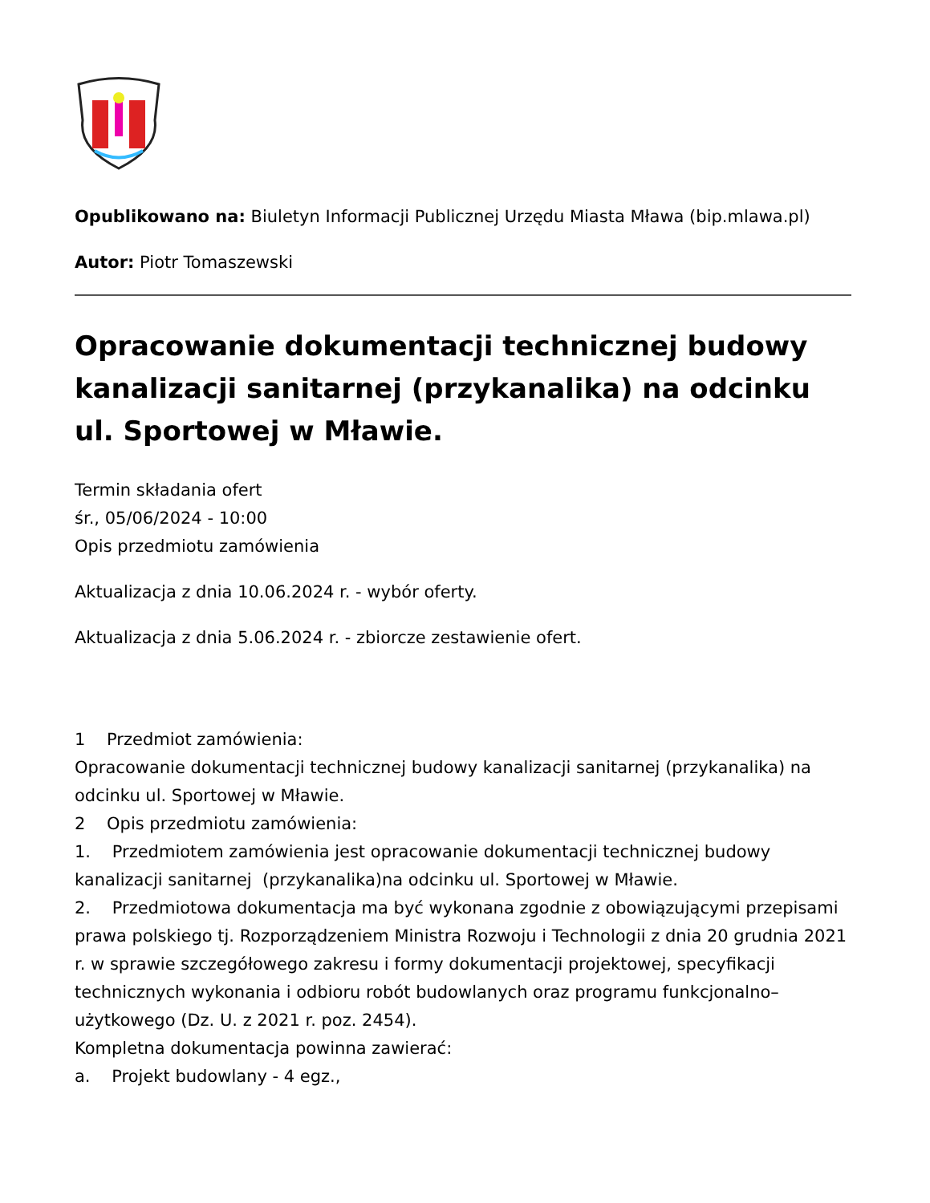Opublikowano na: Biuletyn Informacji Publicznej Urzędu Miasta Mława (bip.mlawa.pl)
Autor: Piotr Tomaszewski
Opracowanie dokumentacji technicznej budowy kanalizacji sanitarnej (przykanalika) na odcinku ul. Sportowej w Mławie.
Termin składania ofert
śr., 05/06/2024 - 10:00
Opis przedmiotu zamówienia
Aktualizacja z dnia 10.06.2024 r. - wybór oferty.
Aktualizacja z dnia 5.06.2024 r. - zbiorcze zestawienie ofert.
1 Przedmiot zamówienia:
Opracowanie dokumentacji technicznej budowy kanalizacji sanitarnej (przykanalika) na odcinku ul. Sportowej w Mławie.
2 Opis przedmiotu zamówienia:
1. Przedmiotem zamówienia jest opracowanie dokumentacji technicznej budowy kanalizacji sanitarnej (przykanalika)na odcinku ul. Sportowej w Mławie.
2. Przedmiotowa dokumentacja ma być wykonana zgodnie z obowiązującymi przepisami prawa polskiego tj. Rozporządzeniem Ministra Rozwoju i Technologii z dnia 20 grudnia 2021 r. w sprawie szczegółowego zakresu i formy dokumentacji projektowej, specyfikacji technicznych wykonania i odbioru robót budowlanych oraz programu funkcjonalno– użytkowego (Dz. U. z 2021 r. poz. 2454).
Kompletna dokumentacja powinna zawierać:
a. Projekt budowlany - 4 egz.,